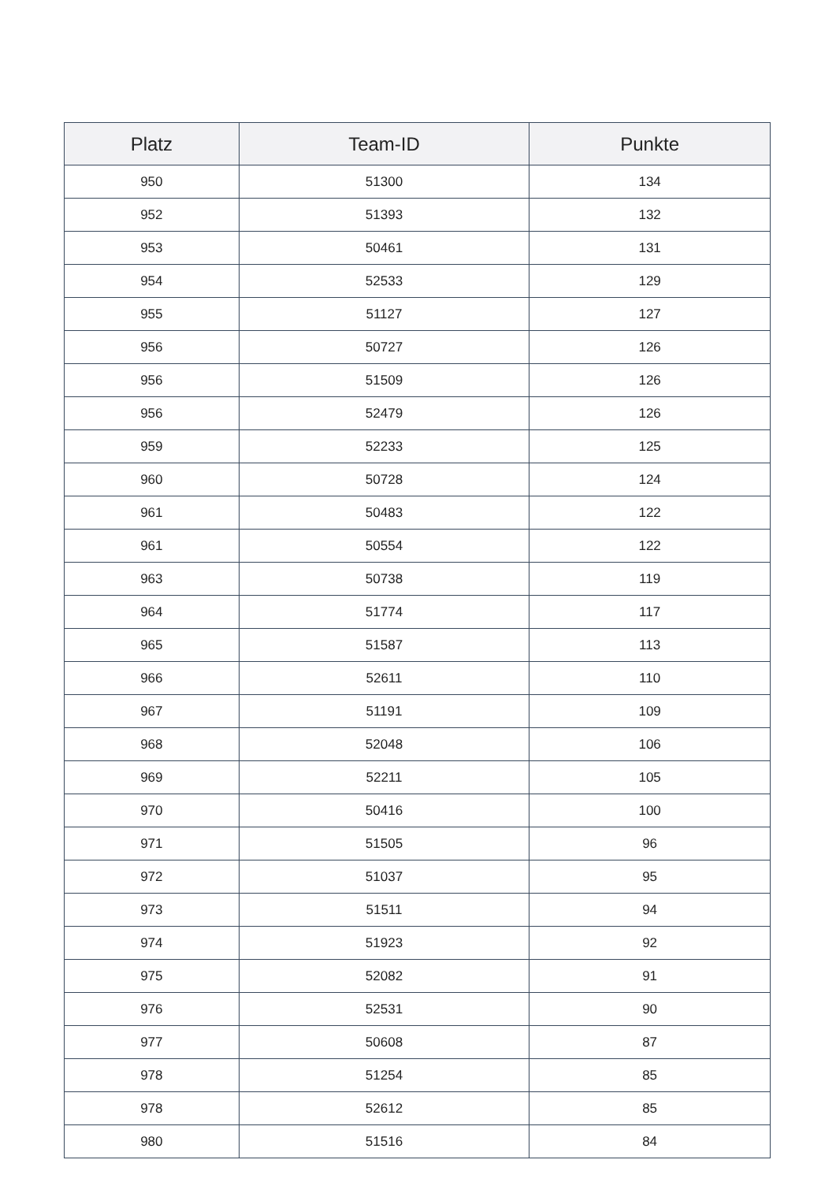| Platz | Team-ID | Punkte |
| --- | --- | --- |
| 950 | 51300 | 134 |
| 952 | 51393 | 132 |
| 953 | 50461 | 131 |
| 954 | 52533 | 129 |
| 955 | 51127 | 127 |
| 956 | 50727 | 126 |
| 956 | 51509 | 126 |
| 956 | 52479 | 126 |
| 959 | 52233 | 125 |
| 960 | 50728 | 124 |
| 961 | 50483 | 122 |
| 961 | 50554 | 122 |
| 963 | 50738 | 119 |
| 964 | 51774 | 117 |
| 965 | 51587 | 113 |
| 966 | 52611 | 110 |
| 967 | 51191 | 109 |
| 968 | 52048 | 106 |
| 969 | 52211 | 105 |
| 970 | 50416 | 100 |
| 971 | 51505 | 96 |
| 972 | 51037 | 95 |
| 973 | 51511 | 94 |
| 974 | 51923 | 92 |
| 975 | 52082 | 91 |
| 976 | 52531 | 90 |
| 977 | 50608 | 87 |
| 978 | 51254 | 85 |
| 978 | 52612 | 85 |
| 980 | 51516 | 84 |